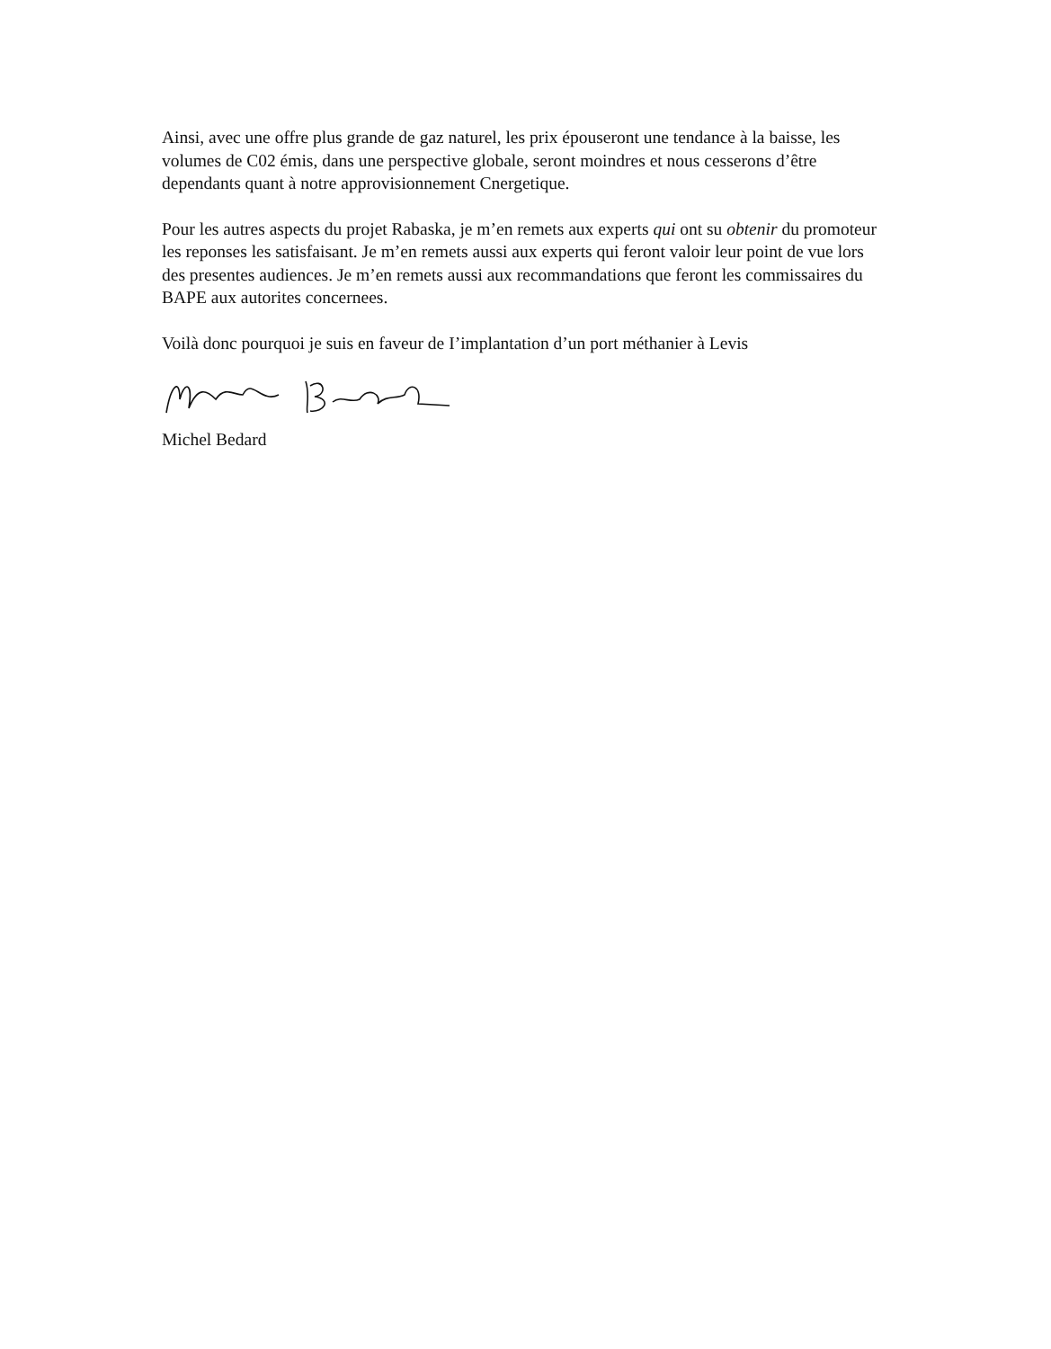Ainsi, avec une offre plus grande de gaz naturel, les prix épouseront une tendance à la baisse, les volumes de C02 émis, dans une perspective globale, seront moindres et nous cesserons d’être dependants quant à notre approvisionnement Cnergetique.
Pour les autres aspects du projet Rabaska, je m’en remets aux experts qui ont su obtenir du promoteur les reponses les satisfaisant. Je m’en remets aussi aux experts qui feront valoir leur point de vue lors des presentes audiences. Je m’en remets aussi aux recommandations que feront les commissaires du BAPE aux autorites concernees.
Voilà donc pourquoi je suis en faveur de I’implantation d’un port méthanier à Levis
Michel Bedard